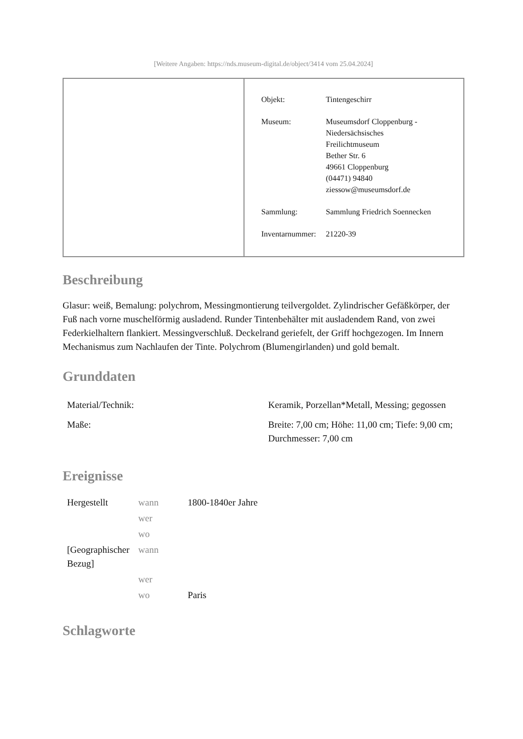[Weitere Angaben: https://nds.museum-digital.de/object/3414 vom 25.04.2024]
| Objekt: | Tintengeschirr |
| Museum: | Museumsdorf Cloppenburg - Niedersächsisches Freilichtmuseum Bether Str. 6 49661 Cloppenburg (04471) 94840 ziessow@museumsdorf.de |
| Sammlung: | Sammlung Friedrich Soennecken |
| Inventarnummer: | 21220-39 |
Beschreibung
Glasur: weiß, Bemalung: polychrom, Messingmontierung teilvergoldet. Zylindrischer Gefäßkörper, der Fuß nach vorne muschelförmig ausladend. Runder Tintenbehälter mit ausladendem Rand, von zwei Federkielhaltern flankiert. Messingverschluß. Deckelrand geriefelt, der Griff hochgezogen. Im Innern Mechanismus zum Nachlaufen der Tinte. Polychrom (Blumengirlanden) und gold bemalt.
Grunddaten
| Material/Technik: | Keramik, Porzellan*Metall, Messing; gegossen |
| Maße: | Breite: 7,00 cm; Höhe: 11,00 cm; Tiefe: 9,00 cm; Durchmesser: 7,00 cm |
Ereignisse
| Hergestellt | wann | 1800-1840er Jahre |
| | wer | |
| | wo | |
| [Geographischer Bezug] | wann | |
| | wer | |
| | wo | Paris |
Schlagworte